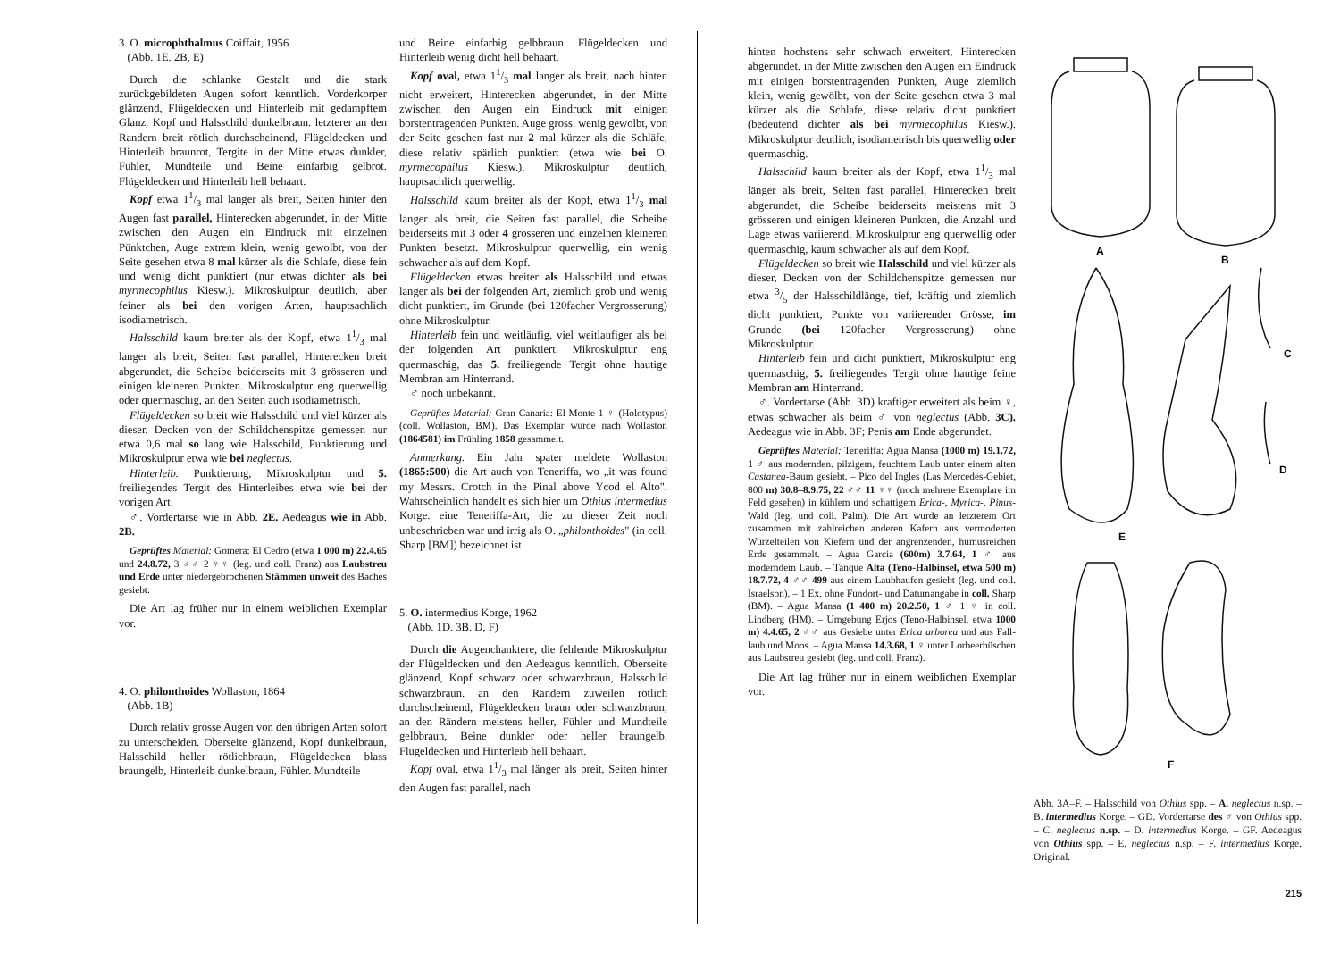3. O. microphthalmus Coiffait, 1956
(Abb. 1E. 2B, E)
Durch die schlanke Gestalt und die stark zurückgebildeten Augen sofort kenntlich. Vorderkorper glänzend, Flügeldecken und Hinterleib mit gedampftem Glanz, Kopf und Halsschild dunkelbraun. letzterer an den Randern breit rötlich durchscheinend, Flügeldecken und Hinterleib braunrot, Tergite in der Mitte etwas dunkler, Fühler, Mundteile und Beine einfarbig gelbrot. Flügeldecken und Hinterleib hell behaart.
Kopf etwa 11/3 mal langer als breit, Seiten hinter den Augen fast parallel, Hinterecken abgerundet, in der Mitte zwischen den Augen ein Eindruck mit einzelnen Pünktchen, Auge extrem klein, wenig gewolbt, von der Seite gesehen etwa 8 mal kürzer als die Schlafe, diese fein und wenig dicht punktiert (nur etwas dichter als bei myrmecophilus Kiesw.). Mikroskulptur deutlich, aber feiner als bei den vorigen Arten, hauptsachlich isodiametrisch.
Halsschild kaum breiter als der Kopf, etwa 11/3 mal langer als breit, Seiten fast parallel, Hinterecken breit abgerundet, die Scheibe beiderseits mit 3 grösseren und einigen kleineren Punkten. Mikroskulptur eng querwellig oder quermaschig, an den Seiten auch isodiametrisch.
Flügeldecken so breit wie Halsschild und viel kürzer als dieser. Decken von der Schildchenspitze gemessen nur etwa 0,6 mal so lang wie Halsschild, Punktierung und Mikroskulptur etwa wie bei neglectus.
Hinterleib. Punktierung, Mikroskulptur und 5. freiliegendes Tergit des Hinterleibes etwa wie bei der vorigen Art.
♂. Vordertarse wie in Abb. 2E. Aedeagus wie in Abb. 2B.
Geprüftes Material: Gomera: El Cedro (etwa 1 000 m) 22.4.65 und 24.8.72, 3 ♂♂ 2 ♀♀ (leg. und coll. Franz) aus Laubstreu und Erde unter niedergebrochenen Stämmen unweit des Baches gesiebt.
Die Art lag früher nur in einem weiblichen Exemplar vor.
4. O. philonthoides Wollaston, 1864
(Abb. 1B)
Durch relativ grosse Augen von den übrigen Arten sofort zu unterscheiden. Oberseite glänzend, Kopf dunkelbraun, Halsschild heller rötlichbraun, Flügeldecken blass braungelb, Hinterleib dunkelbraun, Fühler. Mundteile
und Beine einfarbig gelbbraun. Flügeldecken und Hinterleib wenig dicht hell behaart.
Kopf oval, etwa 11/3 mal langer als breit, nach hinten nicht erweitert, Hinterecken abgerundet, in der Mitte zwischen den Augen ein Eindruck mit einigen borstentragenden Punkten. Auge gross. wenig gewolbt, von der Seite gesehen fast nur 2 mal kürzer als die Schläfe, diese relativ spärlich punktiert (etwa wie bei O. myrmecophilus Kiesw.). Mikroskulptur deutlich, hauptsachlich querwellig.
Halsschild kaum breiter als der Kopf, etwa 11/3 mal langer als breit, die Seiten fast parallel, die Scheibe beiderseits mit 3 oder 4 grosseren und einzelnen kleineren Punkten besetzt. Mikroskulptur querwellig, ein wenig schwacher als auf dem Kopf.
Flügeldecken etwas breiter als Halsschild und etwas langer als bei der folgenden Art, ziemlich grob und wenig dicht punktiert, im Grunde (bei 120facher Vergrosserung) ohne Mikroskulptur.
Hinterleib fein und weitläufig, viel weitlaufiger als bei der folgenden Art punktiert. Mikroskulptur eng quermaschig, das 5. freiliegende Tergit ohne hautige Membran am Hinterrand.
♂ noch unbekannt.
Geprüftes Material: Gran Canaria: El Monte 1 ♀ (Holotypus) (coll. Wollaston, BM). Das Exemplar wurde nach Wollaston (1864581) im Frühling 1858 gesammelt.
Anmerkung. Ein Jahr spater meldete Wollaston (1865:500) die Art auch von Teneriffa, wo „it was found my Messrs. Crotch in the Pinal above Ycod el Alto". Wahrscheinlich handelt es sich hier um Othius intermedius Korge. eine Teneriffa-Art, die zu dieser Zeit noch unbeschrieben war und irrig als O. „philonthoides" (in coll. Sharp [BM]) bezeichnet ist.
5. O. intermedius Korge, 1962
(Abb. 1D. 3B. D, F)
Durch die Augenchanktere, die fehlende Mikroskulptur der Flügeldecken und den Aedeagus kenntlich. Oberseite glänzend, Kopf schwarz oder schwarzbraun, Halsschild schwarzbraun. an den Rändern zuweilen rötlich durchscheinend, Flügeldecken braun oder schwarzbraun, an den Rändern meistens heller, Fühler und Mundteile gelbbraun, Beine dunkler oder heller braungelb. Flügeldecken und Hinterleib hell behaart.
Kopf oval, etwa 11/3 mal länger als breit, Seiten hinter den Augen fast parallel, nach
hinten hochstens sehr schwach erweitert, Hinterecken abgerundet. in der Mitte zwischen den Augen ein Eindruck mit einigen borstentragenden Punkten, Auge ziemlich klein, wenig gewölbt, von der Seite gesehen etwa 3 mal kürzer als die Schlafe, diese relativ dicht punktiert (bedeutend dichter als bei myrmecophilus Kiesw.). Mikroskulptur deutlich, isodiametrisch bis querwellig oder quermaschig.
Halsschild kaum breiter als der Kopf, etwa 11/3 mal länger als breit, Seiten fast parallel, Hinterecken breit abgerundet, die Scheibe beiderseits meistens mit 3 grösseren und einigen kleineren Punkten, die Anzahl und Lage etwas variierend. Mikroskulptur eng querwellig oder quermaschig, kaum schwacher als auf dem Kopf.
Flügeldecken so breit wie Halsschild und viel kürzer als dieser, Decken von der Schildchenspitze gemessen nur etwa 3/5 der Halsschildlänge, tief, kräftig und ziemlich dicht punktiert, Punkte von variierender Grösse, im Grunde (bei 120facher Vergrosserung) ohne Mikroskulptur.
Hinterleib fein und dicht punktiert, Mikroskulptur eng quermaschig, 5. freiliegendes Tergit ohne hautige feine Membran am Hinterrand.
♂. Vordertarse (Abb. 3D) kraftiger erweitert als beim ♀, etwas schwacher als beim ♂ von neglectus (Abb. 3C). Aedeagus wie in Abb. 3F; Penis am Ende abgerundet.
Geprüftes Material: Teneriffa: Agua Mansa (1000 m) 19.1.72, 1 ♂ aus modernden. pilzigem, feuchtem Laub unter einem alten Castanea-Baum gesiebt. – Pico del Ingles (Las Mercedes-Gebiet, 800 m) 30.8–8.9.75, 22 ♂♂ 11 ♀♀ (noch mehrere Exemplare im Feld gesehen) in kühlem und schattigem Erica-, Myrica-, Pinus-Wald (leg. und coll. Palm). Die Art wurde an letzterem Ort zusammen mit zahlreichen anderen Kafern aus vermoderten Wurzelteilen von Kiefern und der angrenzenden, humusreichen Erde gesammelt. – Agua Garcia (600m) 3.7.64, 1 ♂ aus moderndem Laub. – Tanque Alta (Teno-Halbinsel, etwa 500 m) 18.7.72, 4 ♂♂ 499 aus einem Laubhaufen gesiebt (leg. und coll. Israelson). – 1 Ex. ohne Fundort- und Datumangabe in coll. Sharp (BM). – Agua Mansa (1 400 m) 20.2.50, 1 ♂ 1 ♀ in coll. Lindberg (HM). – Umgebung Erjos (Teno-Halbinsel, etwa 1000 m) 4.4.65, 2 ♂♂ aus Gesiebe unter Erica arborea und aus Fall-laub und Moos. – Agua Mansa 14.3.68, 1 ♀ unter Lorbeerbüschen aus Laubstreu gesiebt (leg. und coll. Franz).
Die Art lag früher nur in einem weiblichen Exemplar vor.
A
B
C
D
E
F
Abb. 3A–F. – Halsschild von Othius spp. – A. neglectus n.sp. – B. intermedius Korge. – GD. Vordertarse des ♂ von Othius spp. – C. neglectus n.sp. – D. intermedius Korge. – GF. Aedeagus von Othius spp. – E. neglectus n.sp. – F. intermedius Korge. Original.
215